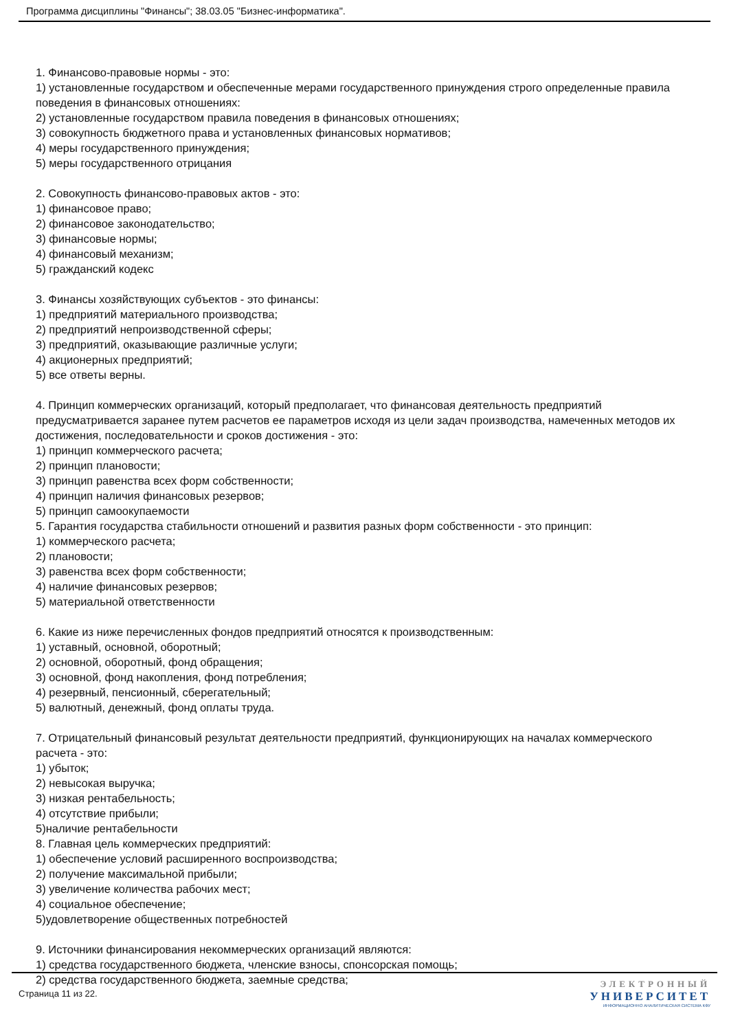Программа дисциплины "Финансы"; 38.03.05 "Бизнес-информатика".
1. Финансово-правовые нормы - это:
1) установленные государством и обеспеченные мерами государственного принуждения строго определенные правила поведения в финансовых отношениях:
2) установленные государством правила поведения в финансовых отношениях;
3) совокупность бюджетного права и установленных финансовых нормативов;
4) меры государственного принуждения;
5) меры государственного отрицания
2. Совокупность финансово-правовых актов - это:
1) финансовое право;
2) финансовое законодательство;
3) финансовые нормы;
4) финансовый механизм;
5) гражданский кодекс
3. Финансы хозяйствующих субъектов - это финансы:
1) предприятий материального производства;
2) предприятий непроизводственной сферы;
3) предприятий, оказывающие различные услуги;
4) акционерных предприятий;
5) все ответы верны.
4. Принцип коммерческих организаций, который предполагает, что финансовая деятельность предприятий предусматривается заранее путем расчетов ее параметров исходя из цели задач производства, намеченных методов их достижения, последовательности и сроков достижения - это:
1) принцип коммерческого расчета;
2) принцип плановости;
3) принцип равенства всех форм собственности;
4) принцип наличия финансовых резервов;
5) принцип самоокупаемости
5. Гарантия государства стабильности отношений и развития разных форм собственности - это принцип:
1) коммерческого расчета;
2) плановости;
3) равенства всех форм собственности;
4) наличие финансовых резервов;
5) материальной ответственности
6. Какие из ниже перечисленных фондов предприятий относятся к производственным:
1) уставный, основной, оборотный;
2) основной, оборотный, фонд обращения;
3) основной, фонд накопления, фонд потребления;
4) резервный, пенсионный, сберегательный;
5) валютный, денежный, фонд оплаты труда.
7. Отрицательный финансовый результат деятельности предприятий, функционирующих на началах коммерческого расчета - это:
1) убыток;
2) невысокая выручка;
3) низкая рентабельность;
4) отсутствие прибыли;
5)наличие рентабельности
8. Главная цель коммерческих предприятий:
1) обеспечение условий расширенного воспроизводства;
2) получение максимальной прибыли;
3) увеличение количества рабочих мест;
4) социальное обеспечение;
5)удовлетворение общественных потребностей
9. Источники финансирования некоммерческих организаций являются:
1) средства государственного бюджета, членские взносы, спонсорская помощь;
2) средства государственного бюджета, заемные средства;
Страница 11 из 22.
ЭЛЕКТРОННЫЙ
УНИВЕРСИТЕТ
ИНФОРМАЦИОННО АНАЛИТИЧЕСКАЯ СИСТЕМА КФУ